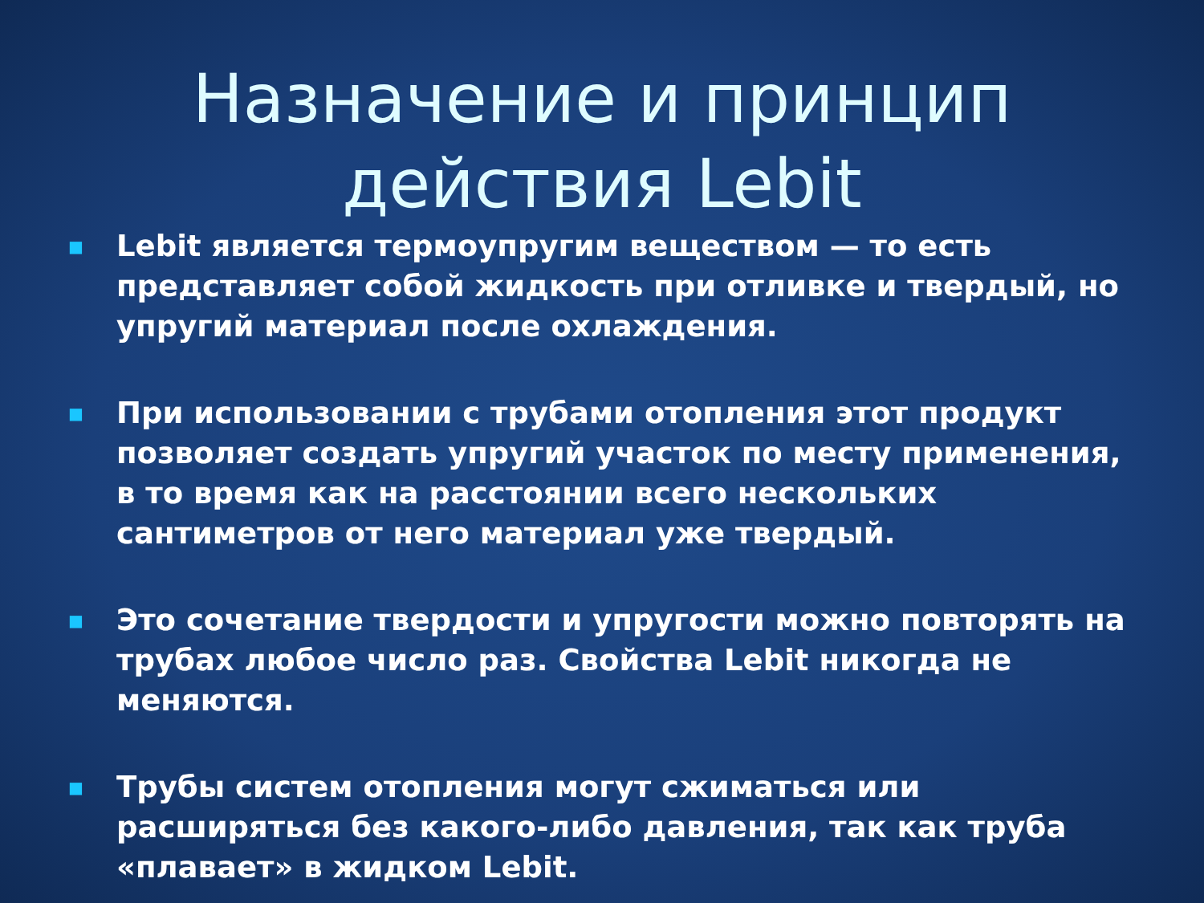Назначение и принцип
действия Lebit
■ Lebit является термоупругим веществом — то есть представляет собой жидкость при отливке и твердый, но упругий материал после охлаждения.
■ При использовании с трубами отопления этот продукт позволяет создать упругий участок по месту применения, в то время как на расстоянии всего нескольких сантиметров от него материал уже твердый.
■ Это сочетание твердости и упругости можно повторять на трубах любое число раз. Свойства Lebit никогда не меняются.
■ Трубы систем отопления могут сжиматься или расширяться без какого-либо давления, так как труба «плавает» в жидком Lebit.